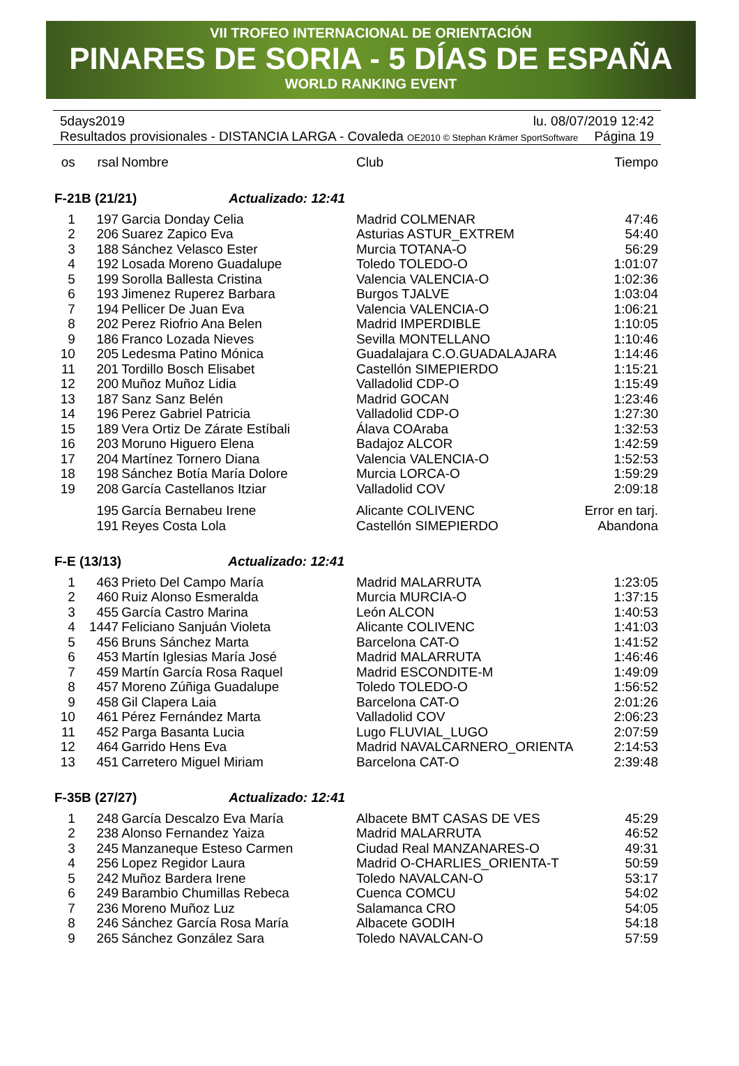VII TROFEO INTERNACIONAL DE ORIENTACIÓN
PINARES DE SORIA - 5 DÍAS DE ESPAÑA
WORLD RANKING EVENT
5days2019 lu. 08/07/2019 12:42
Resultados provisionales - DISTANCIA LARGA - Covaleda OE2010 © Stephan Krämer SportSoftware Página 19
| os | rsal | Nombre | Club | Tiempo |
| --- | --- | --- | --- | --- |
| F-21B (21/21) Actualizado: 12:41 | | | | |
| 1 | 197 | Garcia Donday Celia | Madrid COLMENAR | 47:46 |
| 2 | 206 | Suarez Zapico Eva | Asturias ASTUR_EXTREM | 54:40 |
| 3 | 188 | Sánchez Velasco Ester | Murcia TOTANA-O | 56:29 |
| 4 | 192 | Losada Moreno Guadalupe | Toledo TOLEDO-O | 1:01:07 |
| 5 | 199 | Sorolla Ballesta Cristina | Valencia VALENCIA-O | 1:02:36 |
| 6 | 193 | Jimenez Ruperez Barbara | Burgos TJALVE | 1:03:04 |
| 7 | 194 | Pellicer De Juan Eva | Valencia VALENCIA-O | 1:06:21 |
| 8 | 202 | Perez Riofrio Ana Belen | Madrid IMPERDIBLE | 1:10:05 |
| 9 | 186 | Franco Lozada Nieves | Sevilla MONTELLANO | 1:10:46 |
| 10 | 205 | Ledesma Patino Mónica | Guadalajara C.O.GUADALAJARA | 1:14:46 |
| 11 | 201 | Tordillo Bosch Elisabet | Castellón SIMEPIERDO | 1:15:21 |
| 12 | 200 | Muñoz Muñoz Lidia | Valladolid CDP-O | 1:15:49 |
| 13 | 187 | Sanz Sanz Belén | Madrid GOCAN | 1:23:46 |
| 14 | 196 | Perez Gabriel Patricia | Valladolid CDP-O | 1:27:30 |
| 15 | 189 | Vera Ortiz De Zárate Estíbali | Álava COAraba | 1:32:53 |
| 16 | 203 | Moruno Higuero Elena | Badajoz ALCOR | 1:42:59 |
| 17 | 204 | Martínez Tornero Diana | Valencia VALENCIA-O | 1:52:53 |
| 18 | 198 | Sánchez Botía María Dolore | Murcia LORCA-O | 1:59:29 |
| 19 | 208 | García Castellanos Itziar | Valladolid COV | 2:09:18 |
| | 195 | García Bernabeu Irene | Alicante COLIVENC | Error en tarj. |
| | 191 | Reyes Costa Lola | Castellón SIMEPIERDO | Abandona |
| F-E (13/13) Actualizado: 12:41 | | | | |
| 1 | 463 | Prieto Del Campo María | Madrid MALARRUTA | 1:23:05 |
| 2 | 460 | Ruiz Alonso Esmeralda | Murcia MURCIA-O | 1:37:15 |
| 3 | 455 | García Castro Marina | León ALCON | 1:40:53 |
| 4 | 1447 | Feliciano Sanjuán Violeta | Alicante COLIVENC | 1:41:03 |
| 5 | 456 | Bruns Sánchez Marta | Barcelona CAT-O | 1:41:52 |
| 6 | 453 | Martín Iglesias María José | Madrid MALARRUTA | 1:46:46 |
| 7 | 459 | Martín García Rosa Raquel | Madrid ESCONDITE-M | 1:49:09 |
| 8 | 457 | Moreno Zúñiga Guadalupe | Toledo TOLEDO-O | 1:56:52 |
| 9 | 458 | Gil Clapera Laia | Barcelona CAT-O | 2:01:26 |
| 10 | 461 | Pérez Fernández Marta | Valladolid COV | 2:06:23 |
| 11 | 452 | Parga Basanta Lucia | Lugo FLUVIAL_LUGO | 2:07:59 |
| 12 | 464 | Garrido Hens Eva | Madrid NAVALCARNERO_ORIENTA | 2:14:53 |
| 13 | 451 | Carretero Miguel Miriam | Barcelona CAT-O | 2:39:48 |
| F-35B (27/27) Actualizado: 12:41 | | | | |
| 1 | 248 | García Descalzo Eva María | Albacete BMT CASAS DE VES | 45:29 |
| 2 | 238 | Alonso Fernandez Yaiza | Madrid MALARRUTA | 46:52 |
| 3 | 245 | Manzaneque Esteso Carmen | Ciudad Real MANZANARES-O | 49:31 |
| 4 | 256 | Lopez Regidor Laura | Madrid O-CHARLIES_ORIENTA-T | 50:59 |
| 5 | 242 | Muñoz Bardera Irene | Toledo NAVALCAN-O | 53:17 |
| 6 | 249 | Barambio Chumillas Rebeca | Cuenca COMCU | 54:02 |
| 7 | 236 | Moreno Muñoz Luz | Salamanca CRO | 54:05 |
| 8 | 246 | Sánchez García Rosa María | Albacete GODIH | 54:18 |
| 9 | 265 | Sánchez González Sara | Toledo NAVALCAN-O | 57:59 |